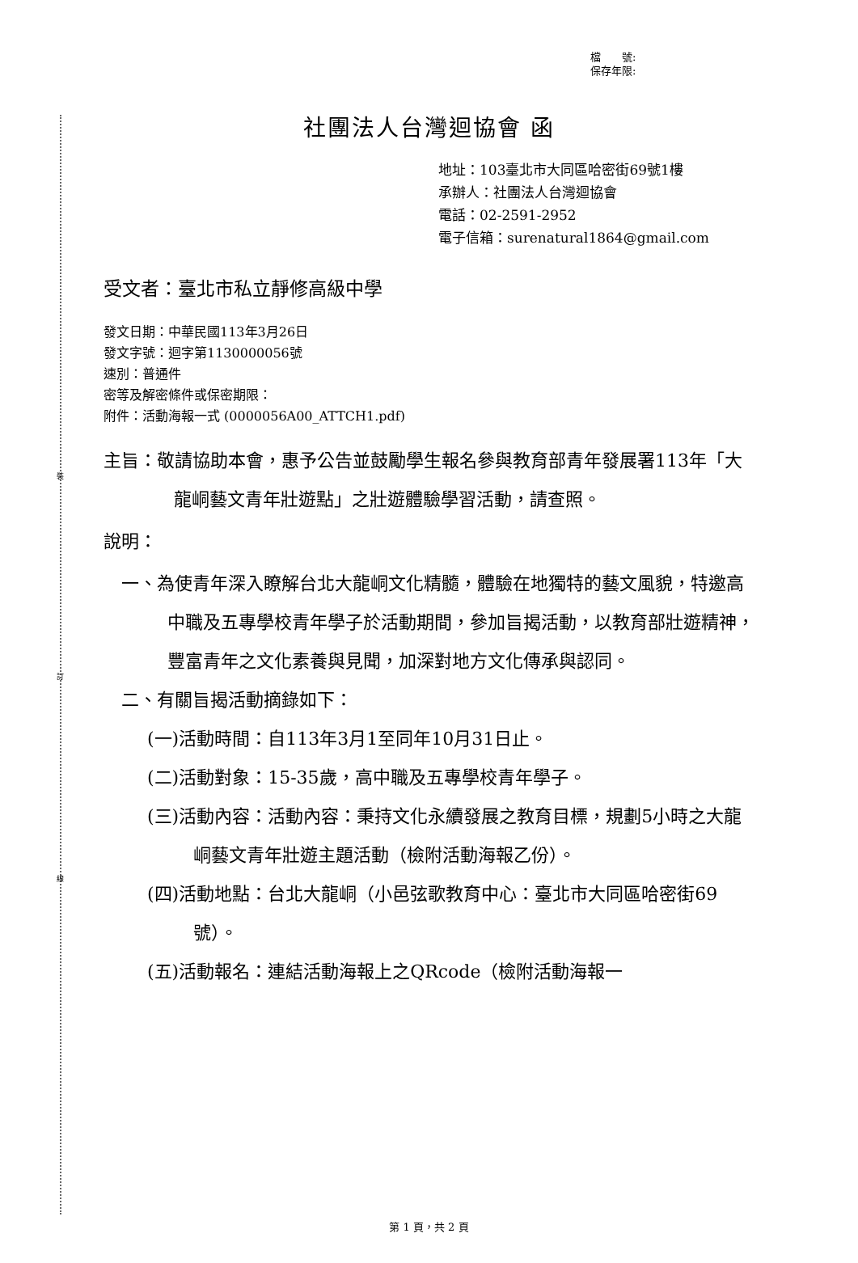裝
訂
線
檔　　號:
保存年限:
社團法人台灣迴協會 函
地址：103臺北市大同區哈密街69號1樓
承辦人：社團法人台灣迴協會
電話：02-2591-2952
電子信箱：surenatural1864@gmail.com
受文者：臺北市私立靜修高級中學
發文日期：中華民國113年3月26日
發文字號：迴字第1130000056號
速別：普通件
密等及解密條件或保密期限：
附件：活動海報一式 (0000056A00_ATTCH1.pdf)
主旨：敬請協助本會，惠予公告並鼓勵學生報名參與教育部青年發展署113年「大龍峒藝文青年壯遊點」之壯遊體驗學習活動，請查照。
說明：
一、為使青年深入瞭解台北大龍峒文化精髓，體驗在地獨特的藝文風貌，特邀高中職及五專學校青年學子於活動期間，參加旨揭活動，以教育部壯遊精神，豐富青年之文化素養與見聞，加深對地方文化傳承與認同。
二、有關旨揭活動摘錄如下：
(一)活動時間：自113年3月1至同年10月31日止。
(二)活動對象：15-35歲，高中職及五專學校青年學子。
(三)活動內容：活動內容：秉持文化永續發展之教育目標，規劃5小時之大龍峒藝文青年壯遊主題活動（檢附活動海報乙份）。
(四)活動地點：台北大龍峒（小邑弦歌教育中心：臺北市大同區哈密街69號）。
(五)活動報名：連結活動海報上之QRcode（檢附活動海報一
第 1 頁，共 2 頁